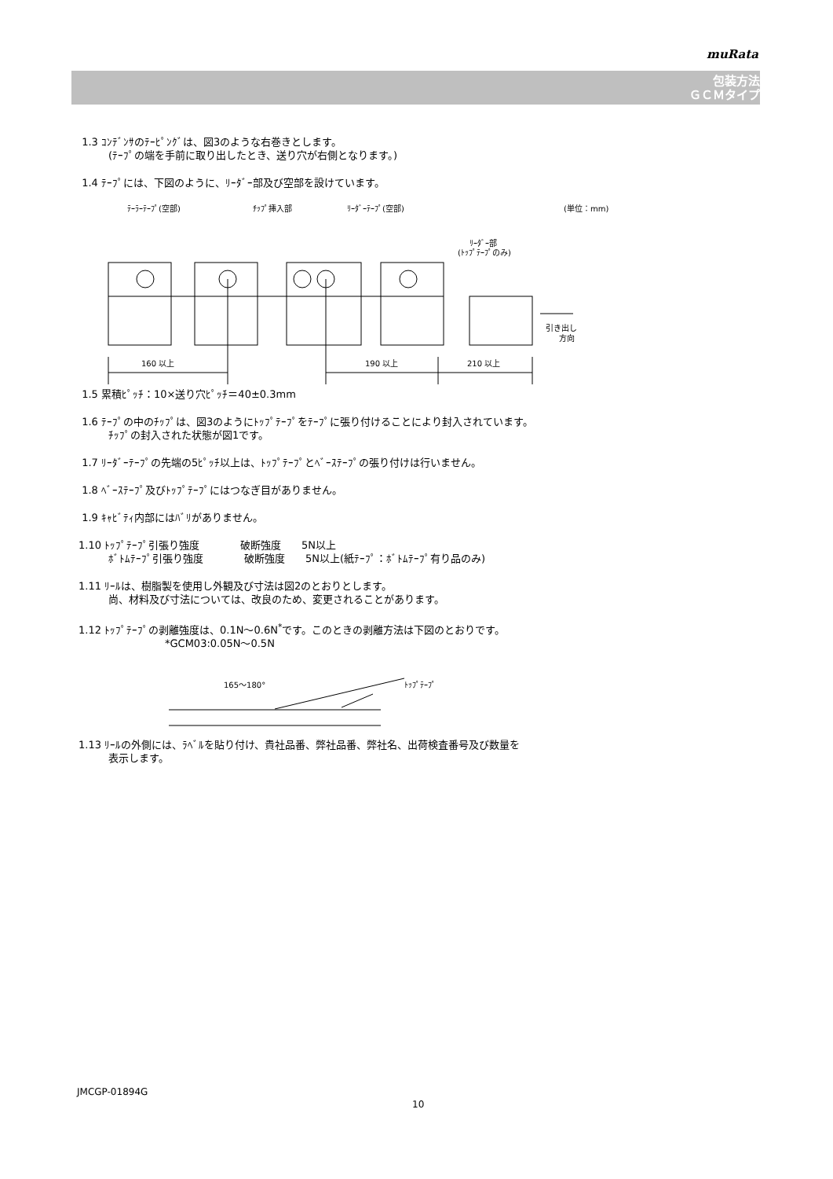muRata
包装方法
ＧＣＭタイプ
1.3 ｺﾝﾃﾞﾝｻのﾃｰﾋﾟﾝｸﾞは、図3のような右巻きとします。
(ﾃｰﾌﾟの端を手前に取り出したとき、送り穴が右側となります。)
1.4 ﾃｰﾌﾟには、下図のように、ﾘｰﾀﾞｰ部及び空部を設けています。
ﾃｰﾗｰﾃｰﾌﾟ(空部)
ﾁｯﾌﾟ挿入部
ﾘｰﾀﾞｰﾃｰﾌﾟ(空部)
(単位：mm)
ﾘｰﾀﾞｰ部
(ﾄｯﾌﾟﾃｰﾌﾟのみ)
160 以上
190 以上
210 以上
引き出し
方向
1.5 累積ﾋﾟｯﾁ：10×送り穴ﾋﾟｯﾁ＝40±0.3mm
1.6 ﾃｰﾌﾟの中のﾁｯﾌﾟは、図3のようにﾄｯﾌﾟﾃｰﾌﾟをﾃｰﾌﾟに張り付けることにより封入されています。
ﾁｯﾌﾟの封入された状態が図1です。
1.7 ﾘｰﾀﾞｰﾃｰﾌﾟの先端の5ﾋﾟｯﾁ以上は、ﾄｯﾌﾟﾃｰﾌﾟとﾍﾞｰｽﾃｰﾌﾟの張り付けは行いません。
1.8 ﾍﾞｰｽﾃｰﾌﾟ及びﾄｯﾌﾟﾃｰﾌﾟにはつなぎ目がありません。
1.9 ｷｬﾋﾞﾃｨ内部にはﾊﾞﾘがありません。
1.10 ﾄｯﾌﾟﾃｰﾌﾟ引張り強度　　　　破断強度　　5N以上
ﾎﾞﾄﾑﾃｰﾌﾟ引張り強度　　　　破断強度　　5N以上(紙ﾃｰﾌﾟ：ﾎﾞﾄﾑﾃｰﾌﾟ有り品のみ)
1.11 ﾘｰﾙは、樹脂製を使用し外観及び寸法は図2のとおりとします。
尚、材料及び寸法については、改良のため、変更されることがあります。
1.12 ﾄｯﾌﾟﾃｰﾌﾟの剥離強度は、0.1N～0.6N<sup>*</sup>です。このときの剥離方法は下図のとおりです。
*GCM03:0.05N～0.5N
165～180°
ﾄｯﾌﾟﾃｰﾌﾟ
1.13 ﾘｰﾙの外側には、ﾗﾍﾞﾙを貼り付け、貴社品番、弊社品番、弊社名、出荷検査番号及び数量を
表示します。
JMCGP-01894G
10